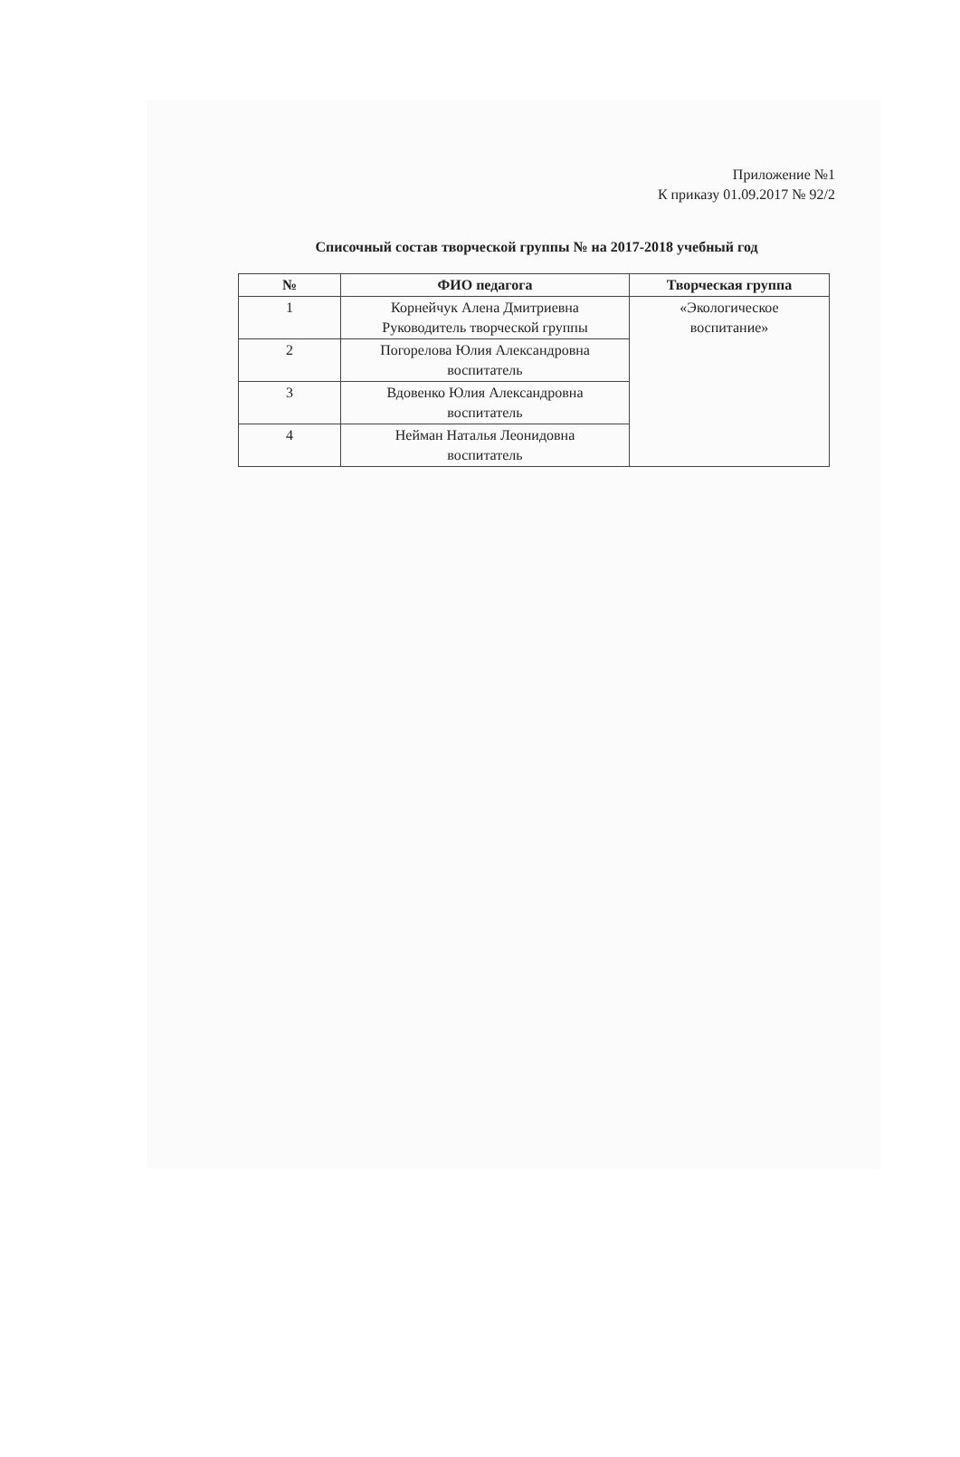Приложение №1
К приказу 01.09.2017 № 92/2
Списочный состав творческой группы № на 2017-2018 учебный год
| № | ФИО педагога | Творческая группа |
| --- | --- | --- |
| 1 | Корнейчук Алена Дмитриевна Руководитель творческой группы | «Экологическое воспитание» |
| 2 | Погорелова Юлия Александровна воспитатель | |
| 3 | Вдовенко Юлия Александровна воспитатель | |
| 4 | Нейман Наталья Леонидовна воспитатель | |